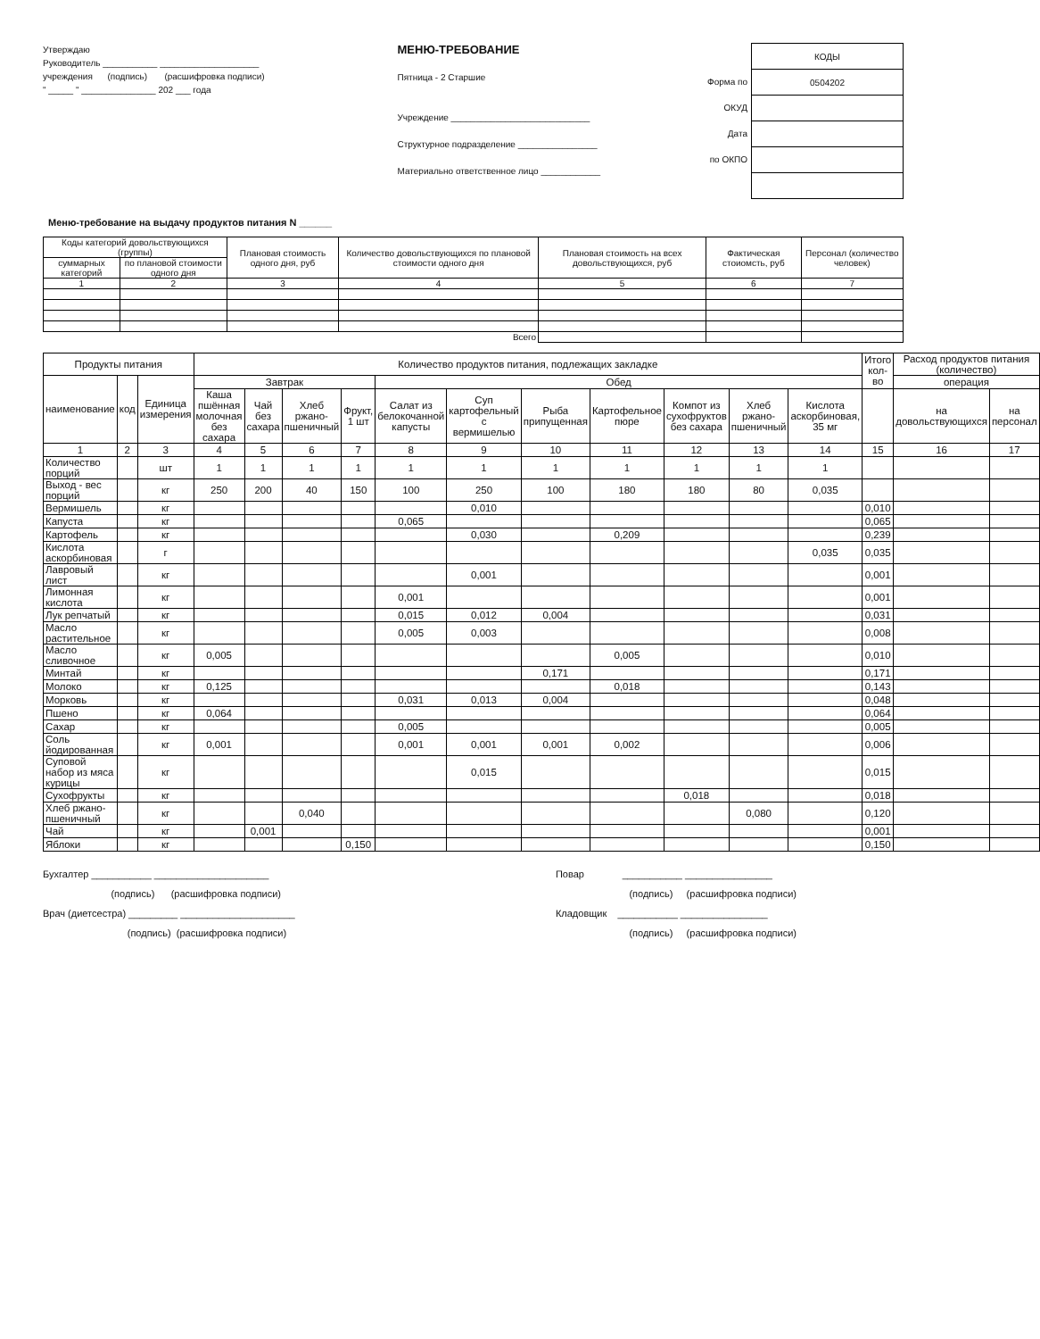Утверждаю
Руководитель ___________ ____________________
учреждения (подпись) (расшифровка подписи)
" _____ " _______________ 202 ___ года
МЕНЮ-ТРЕБОВАНИЕ
Пятница - 2 Старшие
Учреждение ____________________________
Структурное подразделение ________________
Материально ответственное лицо ____________
Форма по ОКУД
Дата
по ОКПО
| КОДЫ |
| 0504202 |
Меню-требование на выдачу продуктов питания N ______
| Коды категорий довольствующихся (группы) | | Плановая стоимость одного дня, руб | Количество довольствующихся по плановой стоимости одного дня | Плановая стоимость на всех довольствующихся, руб | Фактическая стоиомсть, руб | Персонал (количество человек) |
| --- | --- | --- | --- | --- | --- | --- |
| суммарных категорий | по плановой стоимости одного дня | | | | | |
| 1 | 2 | 3 | 4 | 5 | 6 | 7 |
| Всего | | | | | | |
| Продукты питания | | | Количество продуктов питания, подлежащих закладке | | | | | | | | | | | Итого кол-во | Расход продуктов питания (количество) | |
| --- | --- | --- | --- | --- | --- | --- | --- | --- | --- | --- | --- | --- | --- | --- | --- | --- |
| наименование | код | Единица измерения | Завтрак | | | | Обед | | | | | | | | операция | |
| | | | Каша пшённая молочная без сахара | Чай без сахара | Хлеб ржано-пшеничный | Фрукт, 1 шт | Салат из белокочанной капусты | Суп картофельный с вермишелью | Рыба припущенная | Картофельное пюре | Компот из сухофруктов без сахара | Хлеб ржано-пшеничный | Кислота аскорбиновая, 35 мг | | на довольствующихся | на персонал |
| 1 | 2 | 3 | 4 | 5 | 6 | 7 | 8 | 9 | 10 | 11 | 12 | 13 | 14 | 15 | 16 | 17 |
| Количество порций | | шт | 1 | 1 | 1 | 1 | 1 | 1 | 1 | 1 | 1 | 1 | 1 | | | |
| Выход - вес порций | | кг | 250 | 200 | 40 | 150 | 100 | 250 | 100 | 180 | 180 | 80 | 0,035 | | | |
| Вермишель | | кг | | | | | | 0,010 | | | | | | 0,010 | | |
| Капуста | | кг | | | | | 0,065 | | | | | | | 0,065 | | |
| Картофель | | кг | | | | | | 0,030 | | 0,209 | | | | 0,239 | | |
| Кислота аскорбиновая | | г | | | | | | | | | | | 0,035 | 0,035 | | |
| Лавровый лист | | кг | | | | | | 0,001 | | | | | | 0,001 | | |
| Лимонная кислота | | кг | | | | | 0,001 | | | | | | | 0,001 | | |
| Лук репчатый | | кг | | | | | 0,015 | 0,012 | 0,004 | | | | | 0,031 | | |
| Масло растительное | | кг | | | | | 0,005 | 0,003 | | | | | | 0,008 | | |
| Масло сливочное | | кг | 0,005 | | | | | | | 0,005 | | | | 0,010 | | |
| Минтай | | кг | | | | | | | 0,171 | | | | | 0,171 | | |
| Молоко | | кг | 0,125 | | | | | | | 0,018 | | | | 0,143 | | |
| Морковь | | кг | | | | | 0,031 | 0,013 | 0,004 | | | | | 0,048 | | |
| Пшено | | кг | 0,064 | | | | | | | | | | | 0,064 | | |
| Сахар | | кг | | | | | 0,005 | | | | | | | 0,005 | | |
| Соль йодированная | | кг | 0,001 | | | | 0,001 | 0,001 | 0,001 | 0,002 | | | | 0,006 | | |
| Суповой набор из мяса курицы | | кг | | | | | | 0,015 | | | | | | 0,015 | | |
| Сухофрукты | | кг | | | | | | | | | 0,018 | | | 0,018 | | |
| Хлеб ржано-пшеничный | | кг | | | 0,040 | | | | | | | 0,080 | | 0,120 | | |
| Чай | | кг | | 0,001 | | | | | | | | | | 0,001 | | |
| Яблоки | | кг | | | | 0,150 | | | | | | | | 0,150 | | |
Бухгалтер ___________ _____________________
(подпись) (расшифровка подписи)
Врач (диетсестра) _________ _____________________
(подпись) (расшифровка подписи)
Повар ___________ ________________
(подпись) (расшифровка подписи)
Кладовщик ___________ ________________
(подпись) (расшифровка подписи)